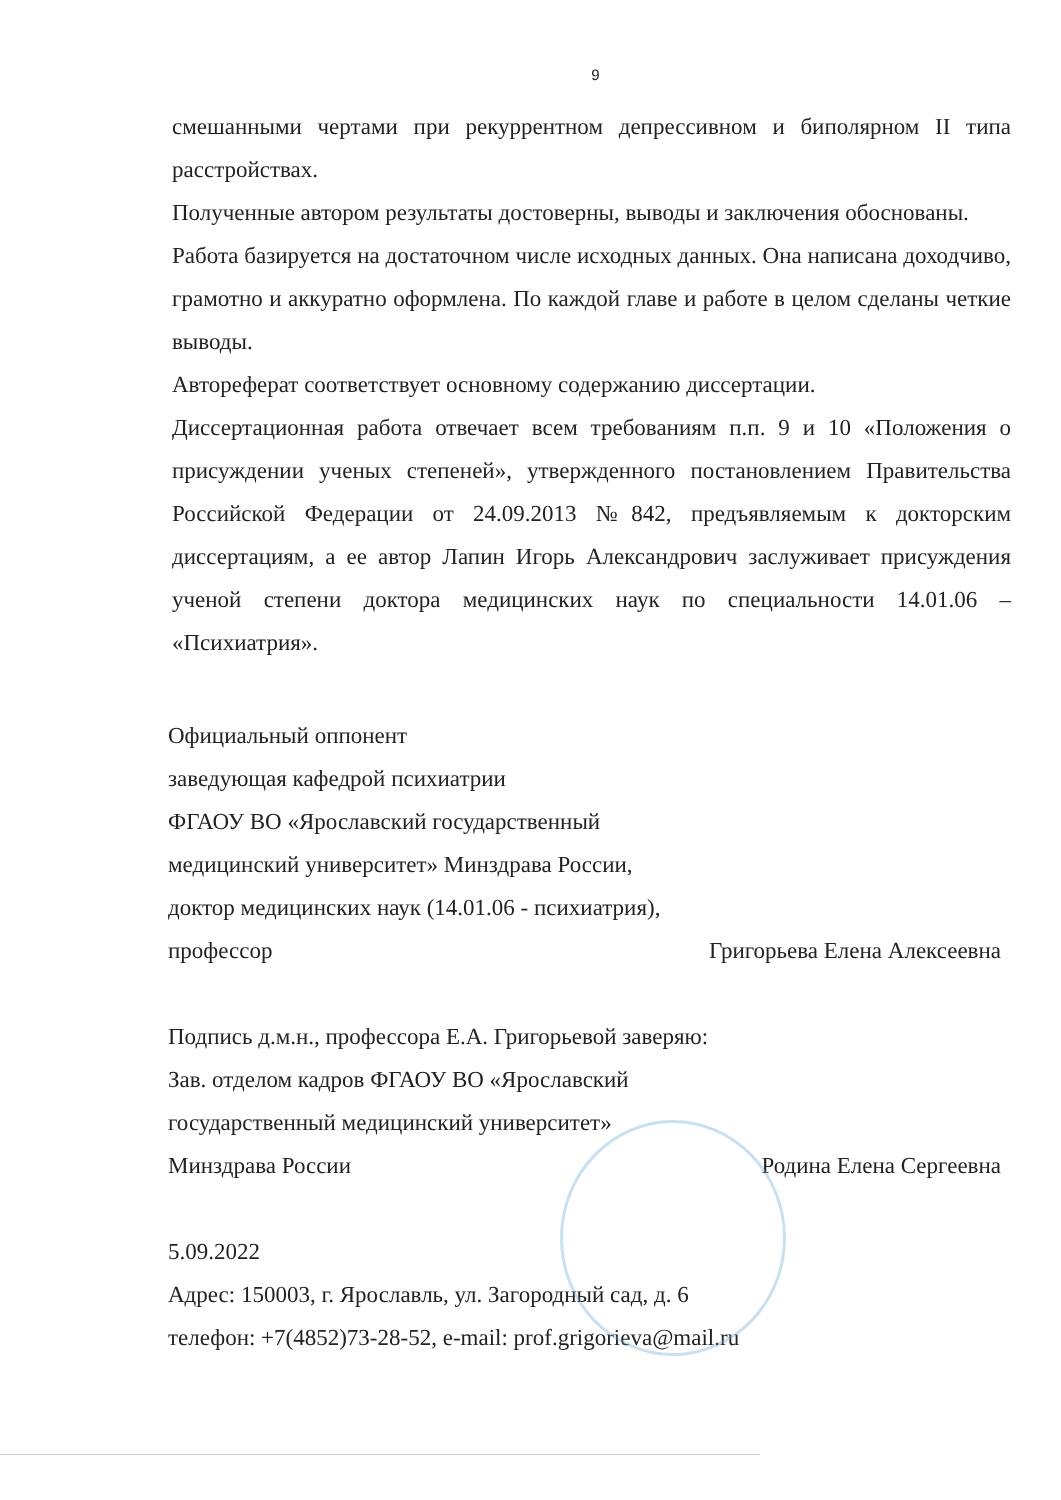9
смешанными чертами при рекуррентном депрессивном и биполярном II типа расстройствах.
Полученные автором результаты достоверны, выводы и заключения обоснованы.
Работа базируется на достаточном числе исходных данных. Она написана доходчиво, грамотно и аккуратно оформлена. По каждой главе и работе в целом сделаны четкие выводы.
Автореферат соответствует основному содержанию диссертации.
Диссертационная работа отвечает всем требованиям п.п. 9 и 10 «Положения о присуждении ученых степеней», утвержденного постановлением Правительства Российской Федерации от 24.09.2013 №842, предъявляемым к докторским диссертациям, а ее автор Лапин Игорь Александрович заслуживает присуждения ученой степени доктора медицинских наук по специальности 14.01.06 – «Психиатрия».
Официальный оппонент
заведующая кафедрой психиатрии
ФГАОУ ВО «Ярославский государственный
медицинский университет» Минздрава России,
доктор медицинских наук (14.01.06 - психиатрия),
профессор Григорьева Елена Алексеевна
Подпись д.м.н., профессора Е.А. Григорьевой заверяю:
Зав. отделом кадров ФГАОУ ВО «Ярославский
государственный медицинский университет»
Минздрава России Родина Елена Сергеевна
5.09.2022
Адрес: 150003, г. Ярославль, ул. Загородный сад, д. 6
телефон: +7(4852)73-28-52, e-mail: prof.grigorieva@mail.ru